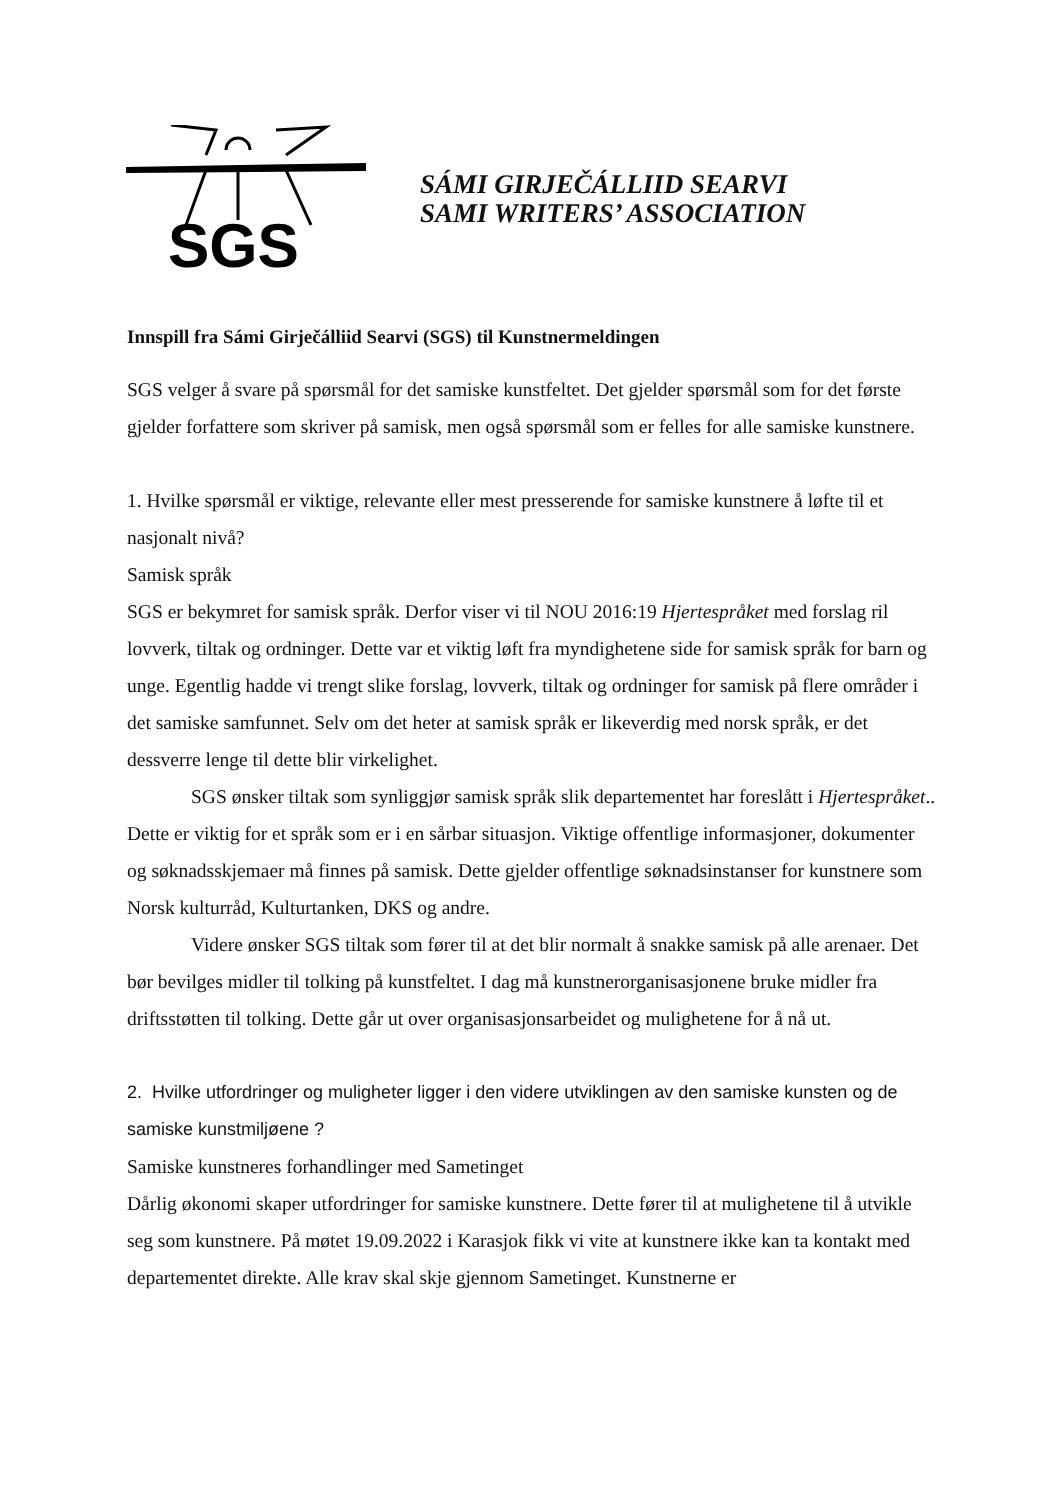SGS
SÁMI GIRJEČÁLLIID SEARVI
SAMI WRITERS’ ASSOCIATION
Innspill fra Sámi Girječálliid Searvi (SGS) til Kunstnermeldingen
SGS velger å svare på spørsmål for det samiske kunstfeltet. Det gjelder spørsmål som for det første gjelder forfattere som skriver på samisk, men også spørsmål som er felles for alle samiske kunstnere.
1. Hvilke spørsmål er viktige, relevante eller mest presserende for samiske kunstnere å løfte til et nasjonalt nivå?
Samisk språk
SGS er bekymret for samisk språk. Derfor viser vi til NOU 2016:19 Hjertespråket med forslag ril lovverk, tiltak og ordninger. Dette var et viktig løft fra myndighetene side for samisk språk for barn og unge. Egentlig hadde vi trengt slike forslag, lovverk, tiltak og ordninger for samisk på flere områder i det samiske samfunnet. Selv om det heter at samisk språk er likeverdig med norsk språk, er det dessverre lenge til dette blir virkelighet.
SGS ønsker tiltak som synliggjør samisk språk slik departementet har foreslått i Hjertespråket.. Dette er viktig for et språk som er i en sårbar situasjon. Viktige offentlige informasjoner, dokumenter og søknadsskjemaer må finnes på samisk. Dette gjelder offentlige søknadsinstanser for kunstnere som Norsk kulturråd, Kulturtanken, DKS og andre.
Videre ønsker SGS tiltak som fører til at det blir normalt å snakke samisk på alle arenaer. Det bør bevilges midler til tolking på kunstfeltet. I dag må kunstnerorganisasjonene bruke midler fra driftsstøtten til tolking. Dette går ut over organisasjonsarbeidet og mulighetene for å nå ut.
2. Hvilke utfordringer og muligheter ligger i den videre utviklingen av den samiske kunsten og de samiske kunstmiljøene ?
Samiske kunstneres forhandlinger med Sametinget
Dårlig økonomi skaper utfordringer for samiske kunstnere. Dette fører til at mulighetene til å utvikle seg som kunstnere. På møtet 19.09.2022 i Karasjok fikk vi vite at kunstnere ikke kan ta kontakt med departementet direkte. Alle krav skal skje gjennom Sametinget. Kunstnerne er